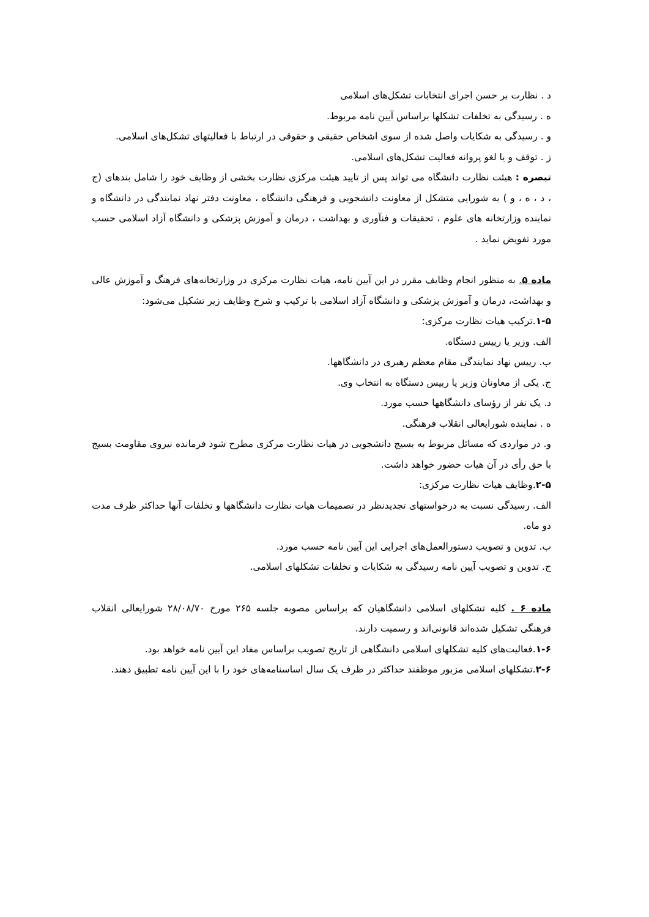د . نظارت بر حسن اجرای انتخابات تشکل‌های اسلامی
ه . رسیدگی به تخلفات تشکلها براساس آیین نامه مربوط.
و . رسیدگی به شکایات واصل شده از سوی اشخاص حقیقی و حقوقی در ارتباط با فعالیتهای تشکل‌های اسلامی.
ز . توقف و یا لغو پروانه فعالیت تشکل‌های اسلامی.
تبصره : هیئت نظارت دانشگاه می تواند پس از تایید هیئت مرکزی نظارت بخشی از وظایف خود را شامل بندهای (ج ، د ، ه ، و ) به شورایی متشکل از معاونت دانشجویی و فرهنگی دانشگاه ، معاونت دفتر نهاد نمایندگی در دانشگاه و نماینده وزارتخانه های علوم ، تحقیقات و فنآوری و بهداشت ، درمان و آموزش پزشکی و دانشگاه آزاد اسلامی حسب مورد تفویض نماید .
ماده ۵. به منظور انجام وظایف مقرر در این آیین نامه، هیات نظارت مرکزی در وزارتخانه‌های فرهنگ و آموزش عالی و بهداشت، درمان و آموزش پزشکی و دانشگاه آزاد اسلامی با ترکیب و شرح وظایف زیر تشکیل می‌شود:
۱-۵.ترکیب هیات نظارت مرکزی:
الف. وزیر یا رییس دستگاه.
ب. رییس نهاد نمایندگی مقام معظم رهبری در دانشگاهها.
ج. یکی از معاونان وزیر یا رییس دستگاه به انتخاب وی.
د. یک نفر از رؤسای دانشگاهها حسب مورد.
ه . نماینده شورایعالی انقلاب فرهنگی.
و. در مواردی که مسائل مربوط به بسیج دانشجویی در هیات نظارت مرکزی مطرح شود فرمانده نیروی مقاومت بسیج با حق رأی در آن هیات حضور خواهد داشت.
۲-۵.وظایف هیات نظارت مرکزی:
الف. رسیدگی نسبت به درخواستهای تجدیدنظر در تصمیمات هیات نظارت دانشگاهها و تخلفات آنها حداکثر ظرف مدت دو ماه.
ب. تدوین و تصویب دستورالعمل‌های اجرایی این آیین نامه حسب مورد.
ج. تدوین و تصویب آیین نامه رسیدگی به شکایات و تخلفات تشکلهای اسلامی.
ماده ۶ . کلیه تشکلهای اسلامی دانشگاهیان که براساس مصوبه جلسه ۲۶۵ مورخ ۲۸/۰۸/۷۰ شورایعالی انقلاب فرهنگی تشکیل شده‌اند قانونی‌اند و رسمیت دارند.
۱-۶.فعالیت‌های کلیه تشکلهای اسلامی دانشگاهی از تاریخ تصویب براساس مفاد این آیین نامه خواهد بود.
۲-۶.تشکلهای اسلامی مزبور موظفند حداکثر در ظرف یک سال اساسنامه‌های خود را با این آیین نامه تطبیق دهند.